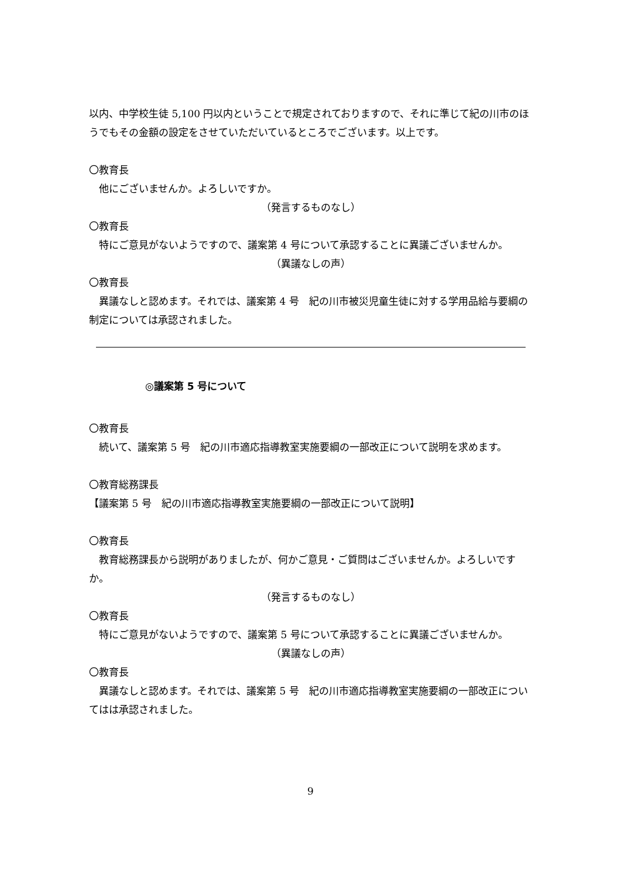以内、中学校生徒 5,100 円以内ということで規定されておりますので、それに準じて紀の川市のほうでもその金額の設定をさせていただいているところでございます。以上です。
〇教育長
他にございませんか。よろしいですか。
（発言するものなし）
〇教育長
特にご意見がないようですので、議案第 4 号について承認することに異議ございませんか。
（異議なしの声）
〇教育長
異議なしと認めます。それでは、議案第 4 号　紀の川市被災児童生徒に対する学用品給与要綱の制定については承認されました。
◎議案第 5 号について
〇教育長
続いて、議案第 5 号　紀の川市適応指導教室実施要綱の一部改正について説明を求めます。
〇教育総務課長
【議案第 5 号　紀の川市適応指導教室実施要綱の一部改正について説明】
〇教育長
教育総務課長から説明がありましたが、何かご意見・ご質問はございませんか。よろしいですか。
（発言するものなし）
〇教育長
特にご意見がないようですので、議案第 5 号について承認することに異議ございませんか。
（異議なしの声）
〇教育長
異議なしと認めます。それでは、議案第 5 号　紀の川市適応指導教室実施要綱の一部改正についてはは承認されました。
9